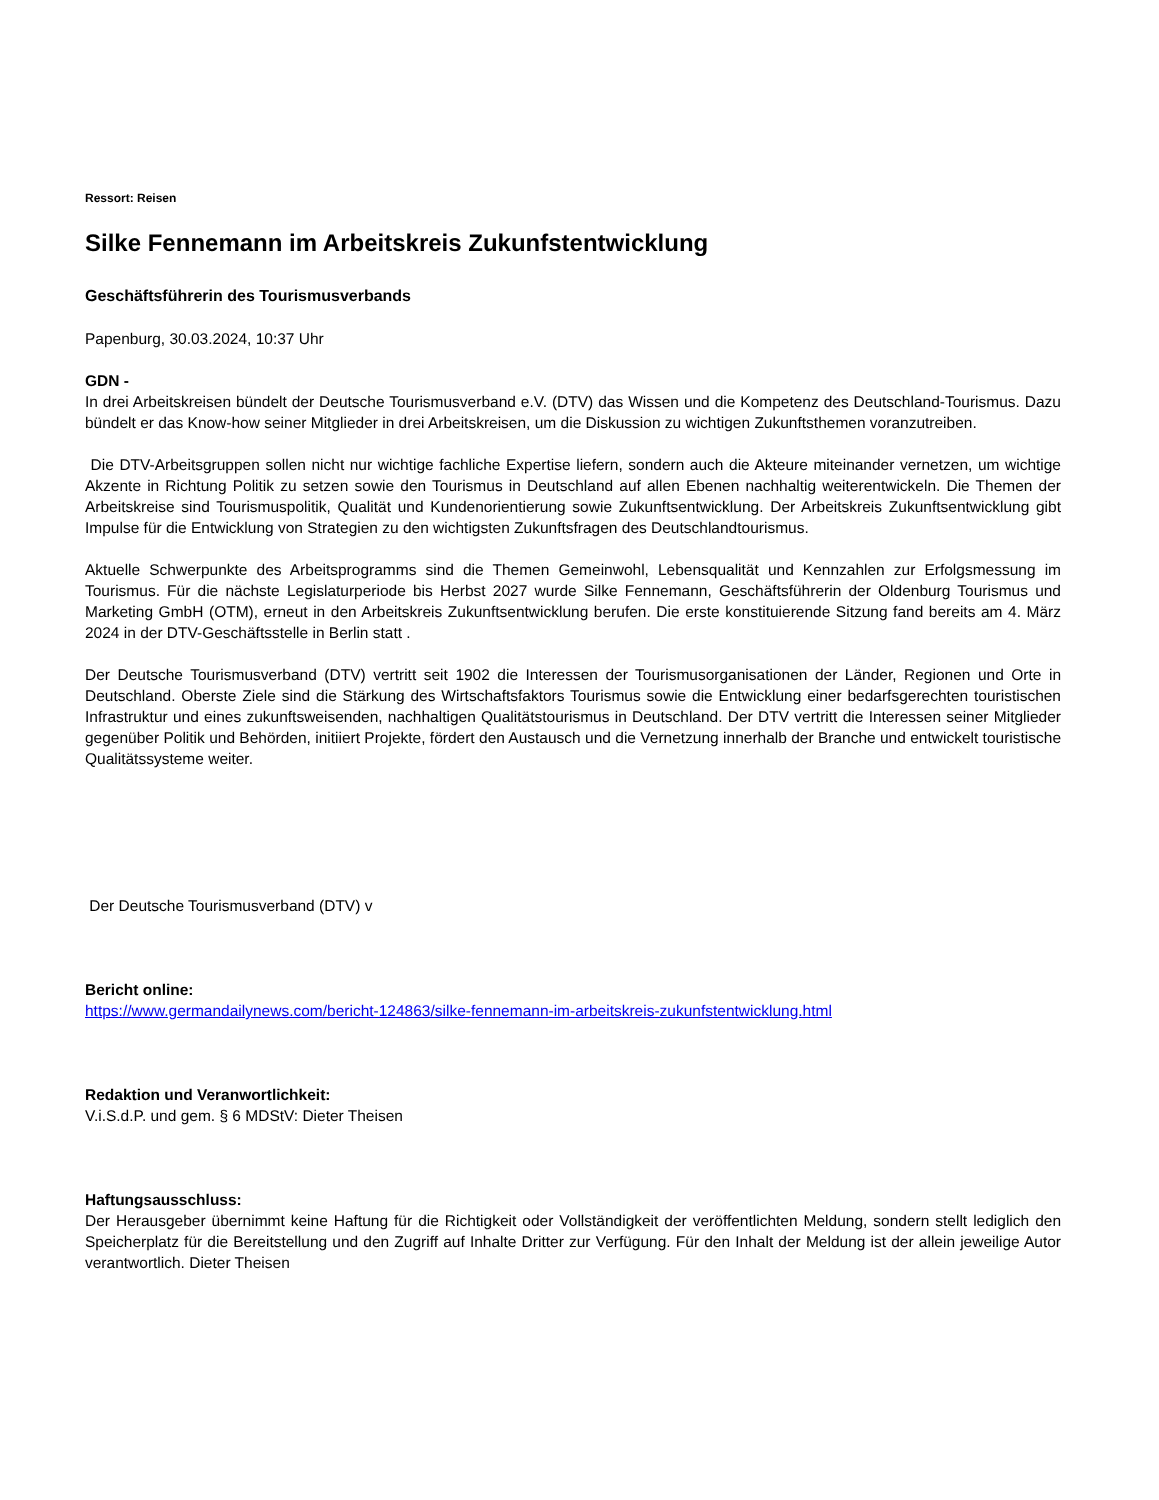Ressort: Reisen
Silke Fennemann im Arbeitskreis Zukunfstentwicklung
Geschäftsführerin des Tourismusverbands
Papenburg, 30.03.2024, 10:37 Uhr
GDN -
In drei Arbeitskreisen bündelt der Deutsche Tourismusverband e.V. (DTV) das Wissen und die Kompetenz des Deutschland-Tourismus. Dazu bündelt er das Know-how seiner Mitglieder in drei Arbeitskreisen, um die Diskussion zu wichtigen Zukunftsthemen voranzutreiben.
Die DTV-Arbeitsgruppen sollen nicht nur wichtige fachliche Expertise liefern, sondern auch die Akteure miteinander vernetzen, um wichtige Akzente in Richtung Politik zu setzen sowie den Tourismus in Deutschland auf allen Ebenen nachhaltig weiterentwickeln. Die Themen der Arbeitskreise sind Tourismuspolitik, Qualität und Kundenorientierung sowie Zukunftsentwicklung. Der Arbeitskreis Zukunftsentwicklung gibt Impulse für die Entwicklung von Strategien zu den wichtigsten Zukunftsfragen des Deutschlandtourismus.
Aktuelle Schwerpunkte des Arbeitsprogramms sind die Themen Gemeinwohl, Lebensqualität und Kennzahlen zur Erfolgsmessung im Tourismus. Für die nächste Legislaturperiode bis Herbst 2027 wurde Silke Fennemann, Geschäftsführerin der Oldenburg Tourismus und Marketing GmbH (OTM), erneut in den Arbeitskreis Zukunftsentwicklung berufen. Die erste konstituierende Sitzung fand bereits am 4. März 2024 in der DTV-Geschäftsstelle in Berlin statt .
Der Deutsche Tourismusverband (DTV) vertritt seit 1902 die Interessen der Tourismusorganisationen der Länder, Regionen und Orte in Deutschland. Oberste Ziele sind die Stärkung des Wirtschaftsfaktors Tourismus sowie die Entwicklung einer bedarfsgerechten touristischen Infrastruktur und eines zukunftsweisenden, nachhaltigen Qualitätstourismus in Deutschland. Der DTV vertritt die Interessen seiner Mitglieder gegenüber Politik und Behörden, initiiert Projekte, fördert den Austausch und die Vernetzung innerhalb der Branche und entwickelt touristische Qualitätssysteme weiter.
Der Deutsche Tourismusverband (DTV) v
Bericht online:
https://www.germandailynews.com/bericht-124863/silke-fennemann-im-arbeitskreis-zukunfstentwicklung.html
Redaktion und Veranwortlichkeit:
V.i.S.d.P. und gem. § 6 MDStV: Dieter Theisen
Haftungsausschluss:
Der Herausgeber übernimmt keine Haftung für die Richtigkeit oder Vollständigkeit der veröffentlichten Meldung, sondern stellt lediglich den Speicherplatz für die Bereitstellung und den Zugriff auf Inhalte Dritter zur Verfügung. Für den Inhalt der Meldung ist der allein jeweilige Autor verantwortlich. Dieter Theisen